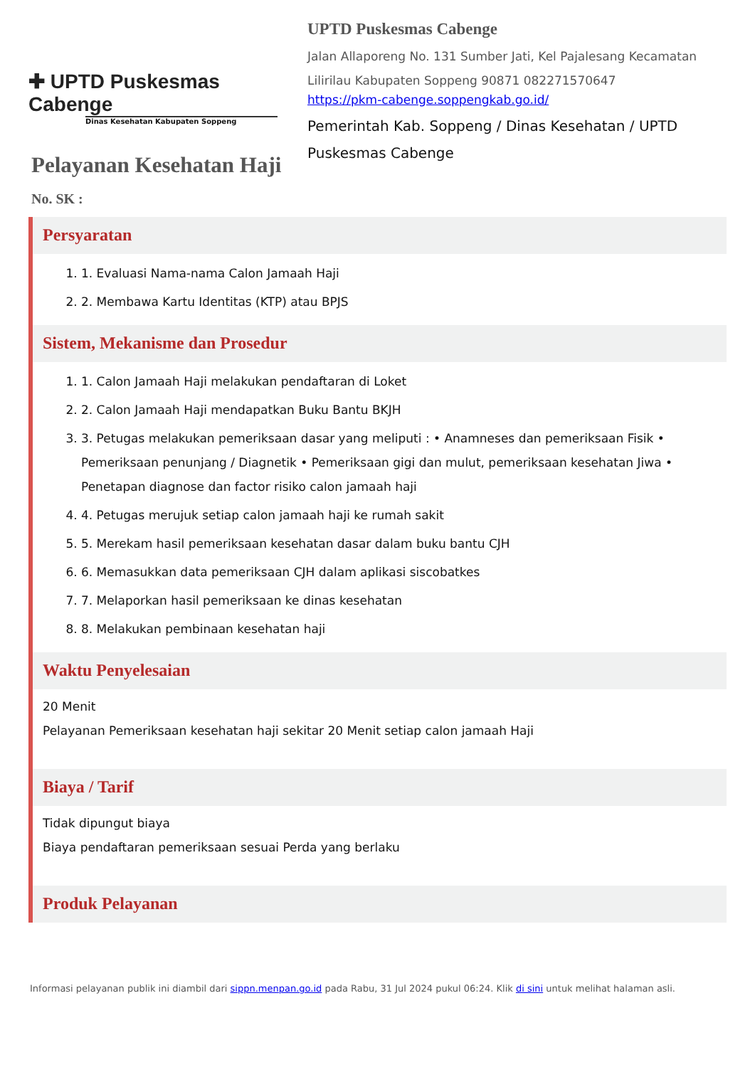✚ UPTD Puskesmas Cabenge
Dinas Kesehatan Kabupaten Soppeng
UPTD Puskesmas Cabenge
Jalan Allaporeng No. 131 Sumber Jati, Kel Pajalesang Kecamatan Lilirilau Kabupaten Soppeng 90871 082271570647
https://pkm-cabenge.soppengkab.go.id/
Pemerintah Kab. Soppeng / Dinas Kesehatan / UPTD Puskesmas Cabenge
Pelayanan Kesehatan Haji
No. SK :
Persyaratan
1. 1. Evaluasi Nama-nama Calon Jamaah Haji
2. 2. Membawa Kartu Identitas (KTP) atau BPJS
Sistem, Mekanisme dan Prosedur
1. 1. Calon Jamaah Haji melakukan pendaftaran di Loket
2. 2. Calon Jamaah Haji mendapatkan Buku Bantu BKJH
3. 3. Petugas melakukan pemeriksaan dasar yang meliputi : • Anamneses dan pemeriksaan Fisik • Pemeriksaan penunjang / Diagnetik • Pemeriksaan gigi dan mulut, pemeriksaan kesehatan Jiwa • Penetapan diagnose dan factor risiko calon jamaah haji
4. 4. Petugas merujuk setiap calon jamaah haji ke rumah sakit
5. 5. Merekam hasil pemeriksaan kesehatan dasar dalam buku bantu CJH
6. 6. Memasukkan data pemeriksaan CJH dalam aplikasi siscobatkes
7. 7. Melaporkan hasil pemeriksaan ke dinas kesehatan
8. 8. Melakukan pembinaan kesehatan haji
Waktu Penyelesaian
20 Menit
Pelayanan Pemeriksaan kesehatan haji sekitar 20 Menit setiap calon jamaah Haji
Biaya / Tarif
Tidak dipungut biaya
Biaya pendaftaran pemeriksaan sesuai Perda yang berlaku
Produk Pelayanan
Informasi pelayanan publik ini diambil dari sippn.menpan.go.id pada Rabu, 31 Jul 2024 pukul 06:24. Klik di sini untuk melihat halaman asli.